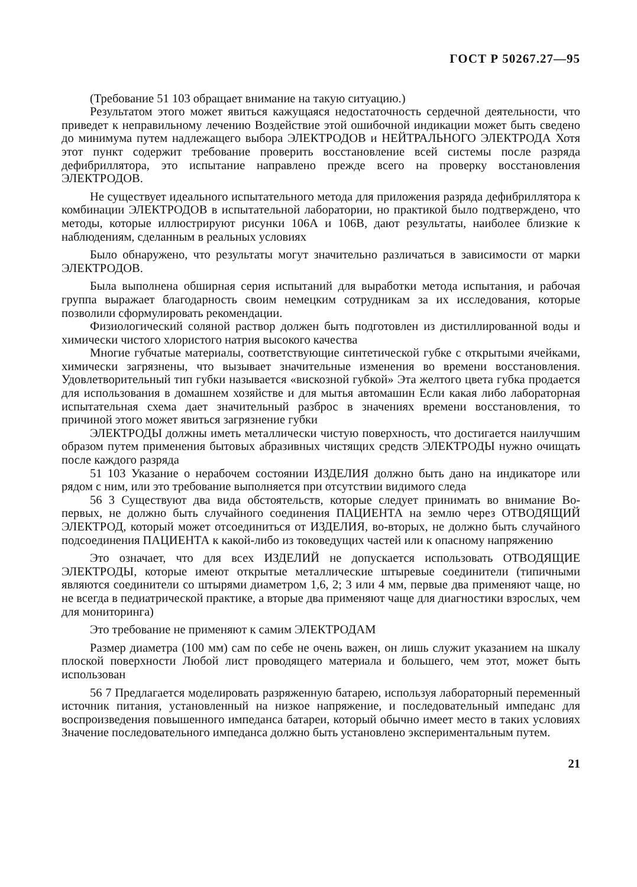ГОСТ Р 50267.27—95
(Требование 51 103 обращает внимание на такую ситуацию.)
Результатом этого может явиться кажущаяся недостаточность сердечной деятельности, что приведет к неправильному лечению Воздействие этой ошибочной индикации может быть сведено до минимума путем надлежащего выбора ЭЛЕКТРОДОВ и НЕЙТРАЛЬНОГО ЭЛЕКТРОДА Хотя этот пункт содержит требование проверить восстановление всей системы после разряда дефибриллятора, это испытание направлено прежде всего на проверку восстановления ЭЛЕКТРОДОВ.
Не существует идеального испытательного метода для приложения разряда дефибриллятора к комбинации ЭЛЕКТРОДОВ в испытательной лаборатории, но практикой было подтверждено, что методы, которые иллюстрируют рисунки 106А и 106В, дают результаты, наиболее близкие к наблюдениям, сделанным в реальных условиях
Было обнаружено, что результаты могут значительно различаться в зависимости от марки ЭЛЕКТРОДОВ.
Была выполнена обширная серия испытаний для выработки метода испытания, и рабочая группа выражает благодарность своим немецким сотрудникам за их исследования, которые позволили сформулировать рекомендации.
Физиологический соляной раствор должен быть подготовлен из дистиллированной воды и химически чистого хлористого натрия высокого качества
Многие губчатые материалы, соответствующие синтетической губке с открытыми ячейками, химически загрязнены, что вызывает значительные изменения во времени восстановления. Удовлетворительный тип губки называется «вискозной губкой» Эта желтого цвета губка продается для использования в домашнем хозяйстве и для мытья автомашин Если какая либо лабораторная испытательная схема дает значительный разброс в значениях времени восстановления, то причиной этого может явиться загрязнение губки
ЭЛЕКТРОДЫ должны иметь металлически чистую поверхность, что достигается наилучшим образом путем применения бытовых абразивных чистящих средств ЭЛЕКТРОДЫ нужно очищать после каждого разряда
51 103 Указание о нерабочем состоянии ИЗДЕЛИЯ должно быть дано на индикаторе или рядом с ним, или это требование выполняется при отсутствии видимого следа
56 3 Существуют два вида обстоятельств, которые следует принимать во внимание Во-первых, не должно быть случайного соединения ПАЦИЕНТА на землю через ОТВОДЯЩИЙ ЭЛЕКТРОД, который может отсоединиться от ИЗДЕЛИЯ, во-вторых, не должно быть случайного подсоединения ПАЦИЕНТА к какой-либо из токоведущих частей или к опасному напряжению
Это означает, что для всех ИЗДЕЛИЙ не допускается использовать ОТВОДЯЩИЕ ЭЛЕКТРОДЫ, которые имеют открытые металлические штыревые соединители (типичными являются соединители со штырями диаметром 1,6, 2; 3 или 4 мм, первые два применяют чаще, но не всегда в педиатрической практике, а вторые два применяют чаще для диагностики взрослых, чем для мониторинга)
Это требование не применяют к самим ЭЛЕКТРОДАМ
Размер диаметра (100 мм) сам по себе не очень важен, он лишь служит указанием на шкалу плоской поверхности Любой лист проводящего материала и большего, чем этот, может быть использован
56 7 Предлагается моделировать разряженную батарею, используя лабораторный переменный источник питания, установленный на низкое напряжение, и последовательный импеданс для воспроизведения повышенного импеданса батареи, который обычно имеет место в таких условиях Значение последовательного импеданса должно быть установлено экспериментальным путем.
21